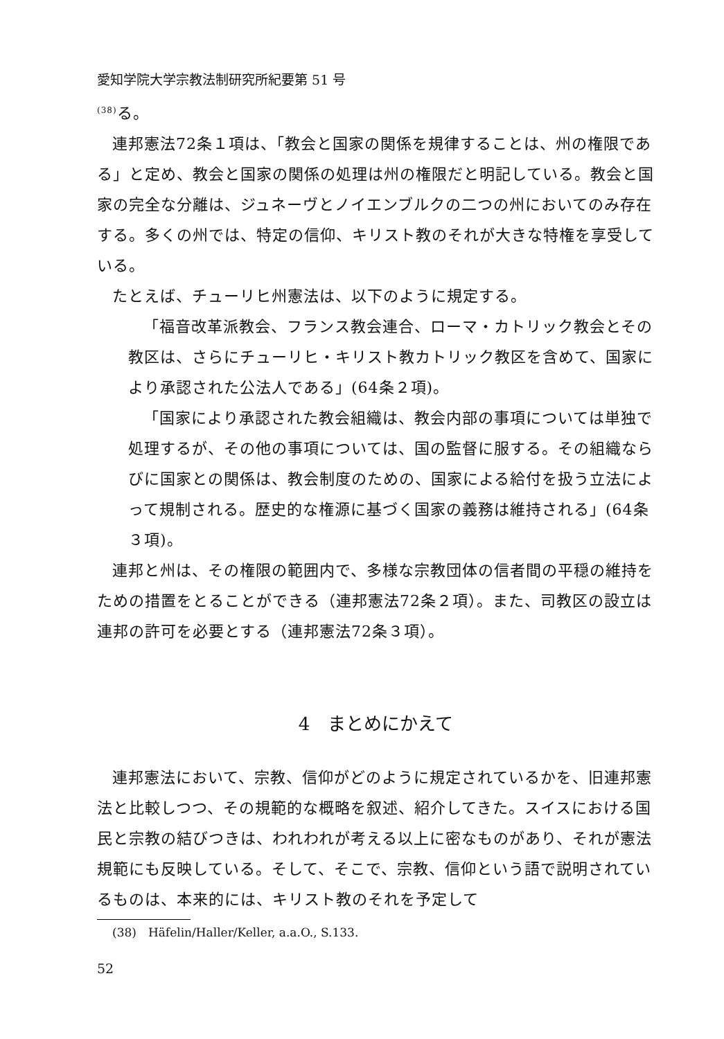愛知学院大学宗教法制研究所紀要第 51 号
<sup>(38)</sup> る。
連邦憲法72条１項は、「教会と国家の関係を規律することは、州の権限である」と定め、教会と国家の関係の処理は州の権限だと明記している。教会と国家の完全な分離は、ジュネーヴとノイエンブルクの二つの州においてのみ存在する。多くの州では、特定の信仰、キリスト教のそれが大きな特権を享受している。
たとえば、チューリヒ州憲法は、以下のように規定する。
「福音改革派教会、フランス教会連合、ローマ・カトリック教会とその教区は、さらにチューリヒ・キリスト教カトリック教区を含めて、国家により承認された公法人である」(64条２項)。
「国家により承認された教会組織は、教会内部の事項については単独で処理するが、その他の事項については、国の監督に服する。その組織ならびに国家との関係は、教会制度のための、国家による給付を扱う立法によって規制される。歴史的な権源に基づく国家の義務は維持される」(64条３項)。
連邦と州は、その権限の範囲内で、多様な宗教団体の信者間の平穏の維持をための措置をとることができる（連邦憲法72条２項）。また、司教区の設立は連邦の許可を必要とする（連邦憲法72条３項）。
4　まとめにかえて
連邦憲法において、宗教、信仰がどのように規定されているかを、旧連邦憲法と比較しつつ、その規範的な概略を叙述、紹介してきた。スイスにおける国民と宗教の結びつきは、われわれが考える以上に密なものがあり、それが憲法規範にも反映している。そして、そこで、宗教、信仰という語で説明されているものは、本来的には、キリスト教のそれを予定して
(38)　Häfelin/Haller/Keller, a.a.O., S.133.
52